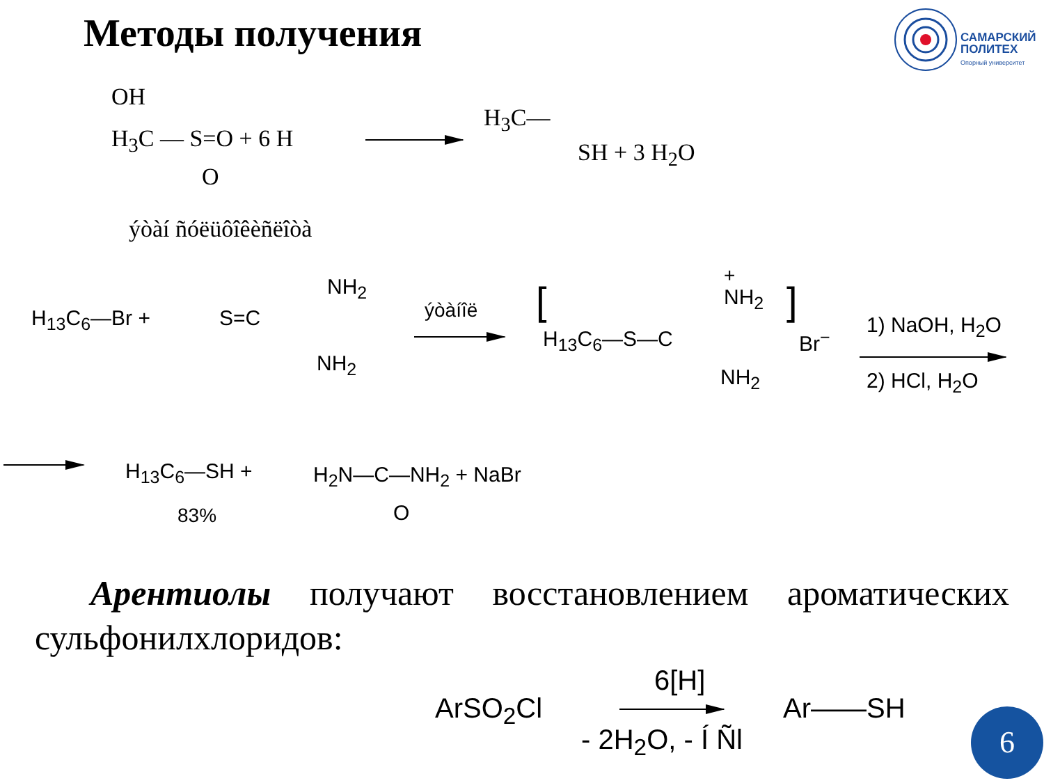Методы получения
САМАРСКИЙ
ПОЛИТЕХ
Опорный университет
OH
H<sub>3</sub>C — S=O + 6 H
O
H<sub>3</sub>C—
SH + 3 H<sub>2</sub>O
ýòàí ñóëüôîêèñëîòà
H<sub>13</sub>C<sub>6</sub>—Br + S=C
NH<sub>2</sub>
NH<sub>2</sub>
ýòàíîë [
+
NH<sub>2</sub>
H<sub>13</sub>C<sub>6</sub>—S—C
NH<sub>2</sub>
]
Br<sup>−</sup>
1) NaOH, H<sub>2</sub>O
2) HCl, H<sub>2</sub>O
H<sub>13</sub>C<sub>6</sub>—SH + H<sub>2</sub>N—C—NH<sub>2</sub> + NaBr
O
83%
Арентиолы получают восстановлением ароматических сульфонилхлоридов:
ArSO<sub>2</sub>Cl
6[H]
- 2H<sub>2</sub>O, - Í Ñl
Ar——SH 6